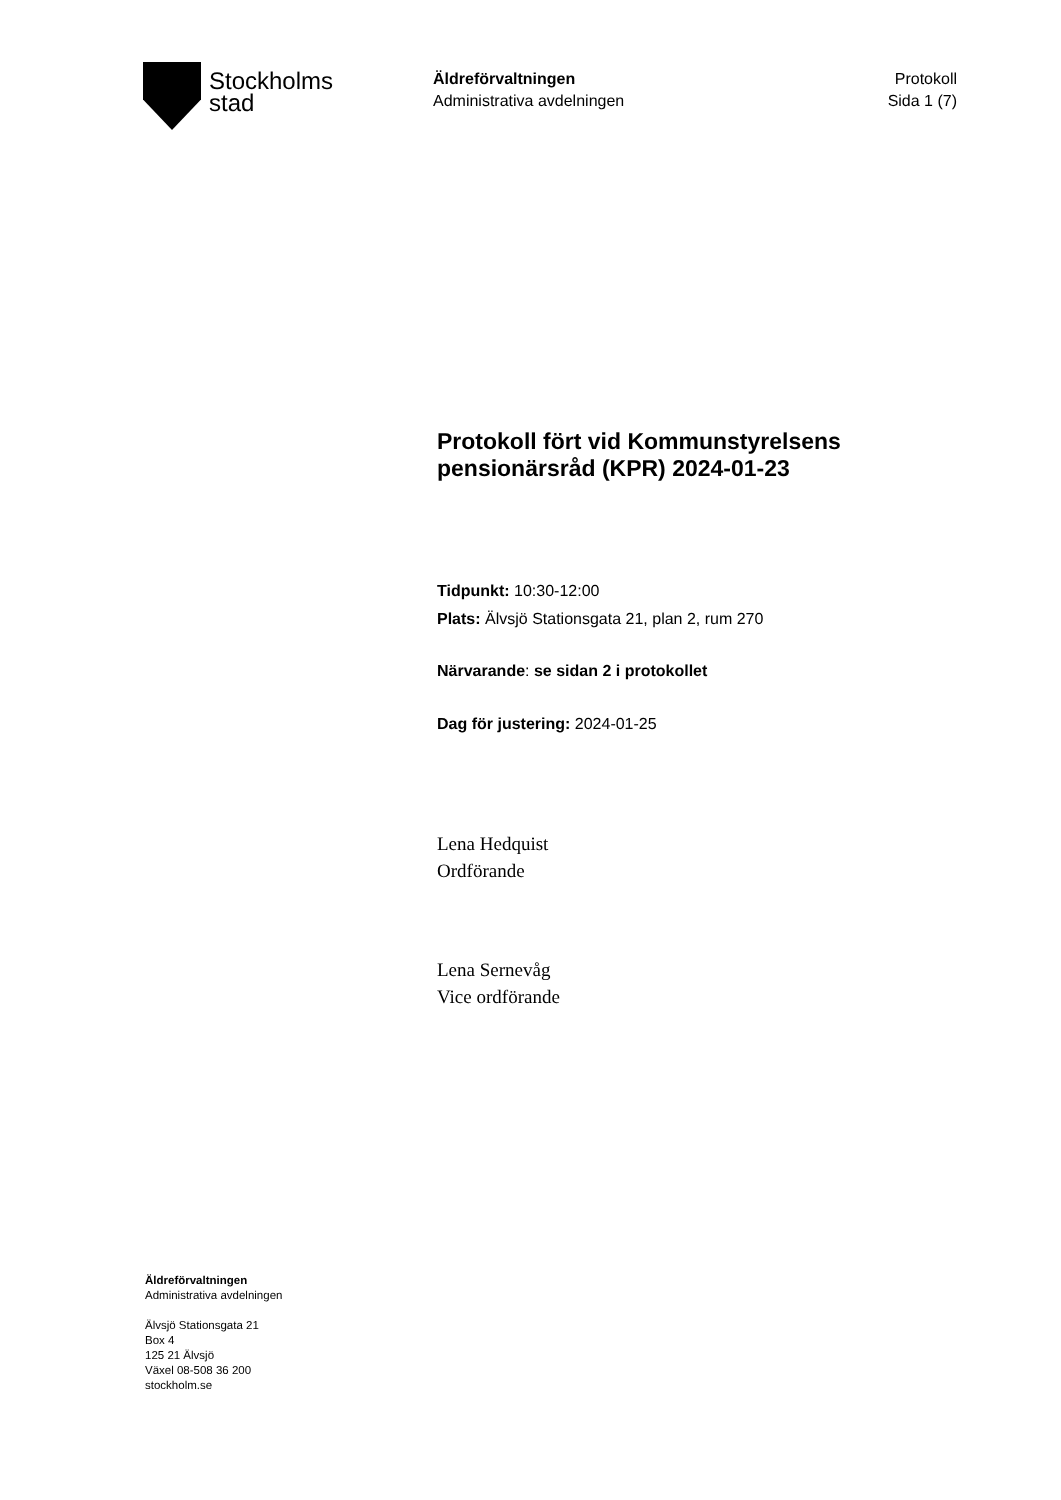Stockholms
stad
Äldreförvaltningen
Administrativa avdelningen
Protokoll
Sida 1 (7)
Protokoll fört vid Kommunstyrelsens pensionärsråd (KPR) 2024-01-23
Tidpunkt: 10:30-12:00
Plats: Älvsjö Stationsgata 21, plan 2, rum 270
Närvarande: se sidan 2 i protokollet
Dag för justering: 2024-01-25
Lena Hedquist
Ordförande
Lena Sernevåg
Vice ordförande
Äldreförvaltningen
Administrativa avdelningen
Älvsjö Stationsgata 21
Box 4
125 21 Älvsjö
Växel 08-508 36 200
stockholm.se